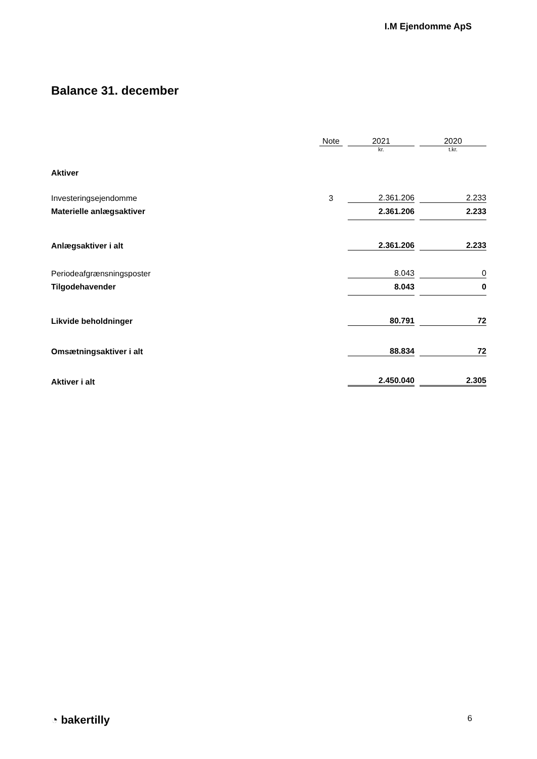I.M Ejendomme ApS
Balance 31. december
| | Note | 2021 | 2020 |
| --- | --- | --- | --- |
| | | kr. | t.kr. |
| Aktiver | | | |
| Investeringsejendomme | 3 | 2.361.206 | 2.233 |
| Materielle anlægsaktiver | | 2.361.206 | 2.233 |
| Anlægsaktiver i alt | | 2.361.206 | 2.233 |
| Periodeafgrænsningsposter | | 8.043 | 0 |
| Tilgodehavender | | 8.043 | 0 |
| Likvide beholdninger | | 80.791 | 72 |
| Omsætningsaktiver i alt | | 88.834 | 72 |
| Aktiver i alt | | 2.450.040 | 2.305 |
◔ bakertilly 6